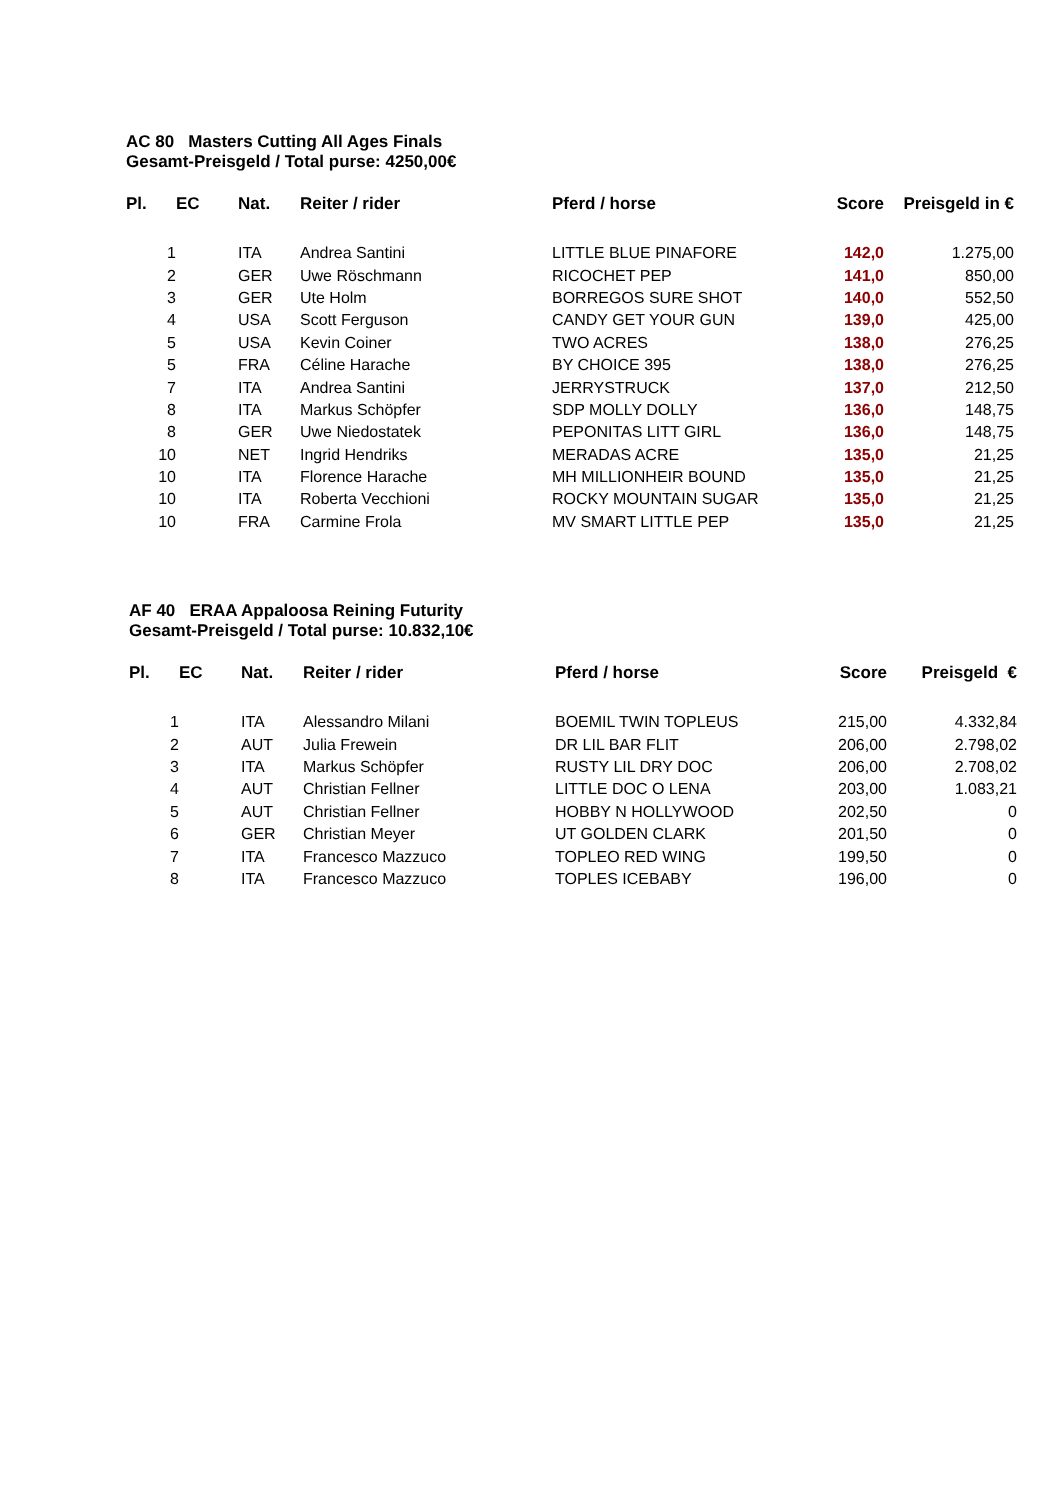AC 80 Masters Cutting All Ages Finals
Gesamt-Preisgeld / Total purse: 4250,00€
| Pl. | EC | Nat. | Reiter / rider | Pferd / horse | Score | Preisgeld in € |
| --- | --- | --- | --- | --- | --- | --- |
| 1 | | ITA | Andrea Santini | LITTLE BLUE PINAFORE | 142,0 | 1.275,00 |
| 2 | | GER | Uwe Röschmann | RICOCHET PEP | 141,0 | 850,00 |
| 3 | | GER | Ute Holm | BORREGOS SURE SHOT | 140,0 | 552,50 |
| 4 | | USA | Scott Ferguson | CANDY GET YOUR GUN | 139,0 | 425,00 |
| 5 | | USA | Kevin Coiner | TWO ACRES | 138,0 | 276,25 |
| 5 | | FRA | Céline Harache | BY CHOICE 395 | 138,0 | 276,25 |
| 7 | | ITA | Andrea Santini | JERRYSTRUCK | 137,0 | 212,50 |
| 8 | | ITA | Markus Schöpfer | SDP MOLLY DOLLY | 136,0 | 148,75 |
| 8 | | GER | Uwe Niedostatek | PEPONITAS LITT GIRL | 136,0 | 148,75 |
| 10 | | NET | Ingrid Hendriks | MERADAS ACRE | 135,0 | 21,25 |
| 10 | | ITA | Florence Harache | MH MILLIONHEIR BOUND | 135,0 | 21,25 |
| 10 | | ITA | Roberta Vecchioni | ROCKY MOUNTAIN SUGAR | 135,0 | 21,25 |
| 10 | | FRA | Carmine Frola | MV SMART LITTLE PEP | 135,0 | 21,25 |
AF 40 ERAA Appaloosa Reining Futurity
Gesamt-Preisgeld / Total purse: 10.832,10€
| Pl. | EC | Nat. | Reiter / rider | Pferd / horse | Score | Preisgeld € |
| --- | --- | --- | --- | --- | --- | --- |
| 1 | | ITA | Alessandro Milani | BOEMIL TWIN TOPLEUS | 215,00 | 4.332,84 |
| 2 | | AUT | Julia Frewein | DR LIL BAR FLIT | 206,00 | 2.798,02 |
| 3 | | ITA | Markus Schöpfer | RUSTY LIL DRY DOC | 206,00 | 2.708,02 |
| 4 | | AUT | Christian Fellner | LITTLE DOC O LENA | 203,00 | 1.083,21 |
| 5 | | AUT | Christian Fellner | HOBBY N HOLLYWOOD | 202,50 | 0 |
| 6 | | GER | Christian Meyer | UT GOLDEN CLARK | 201,50 | 0 |
| 7 | | ITA | Francesco Mazzuco | TOPLEO RED WING | 199,50 | 0 |
| 8 | | ITA | Francesco Mazzuco | TOPLES ICEBABY | 196,00 | 0 |